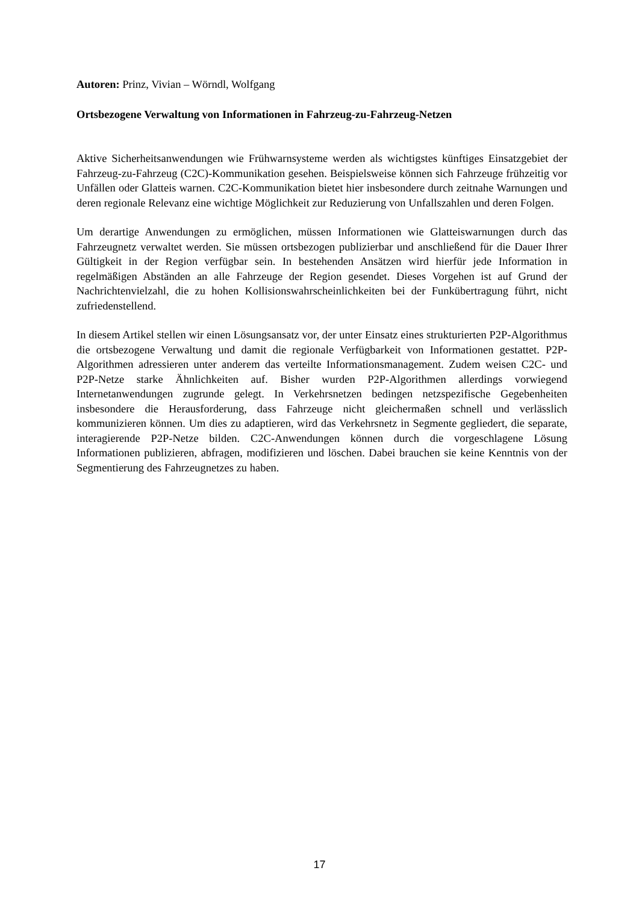Autoren: Prinz, Vivian – Wörndl, Wolfgang
Ortsbezogene Verwaltung von Informationen in Fahrzeug-zu-Fahrzeug-Netzen
Aktive Sicherheitsanwendungen wie Frühwarnsysteme werden als wichtigstes künftiges Einsatzgebiet der Fahrzeug-zu-Fahrzeug (C2C)-Kommunikation gesehen. Beispielsweise können sich Fahrzeuge frühzeitig vor Unfällen oder Glatteis warnen. C2C-Kommunikation bietet hier insbesondere durch zeitnahe Warnungen und deren regionale Relevanz eine wichtige Möglichkeit zur Reduzierung von Unfallszahlen und deren Folgen.
Um derartige Anwendungen zu ermöglichen, müssen Informationen wie Glatteiswarnungen durch das Fahrzeugnetz verwaltet werden. Sie müssen ortsbezogen publizierbar und anschließend für die Dauer Ihrer Gültigkeit in der Region verfügbar sein. In bestehenden Ansätzen wird hierfür jede Information in regelmäßigen Abständen an alle Fahrzeuge der Region gesendet. Dieses Vorgehen ist auf Grund der Nachrichtenvielzahl, die zu hohen Kollisionswahrscheinlichkeiten bei der Funkübertragung führt, nicht zufriedenstellend.
In diesem Artikel stellen wir einen Lösungsansatz vor, der unter Einsatz eines strukturierten P2P-Algorithmus die ortsbezogene Verwaltung und damit die regionale Verfügbarkeit von Informationen gestattet. P2P-Algorithmen adressieren unter anderem das verteilte Informationsmanagement. Zudem weisen C2C- und P2P-Netze starke Ähnlichkeiten auf. Bisher wurden P2P-Algorithmen allerdings vorwiegend Internetanwendungen zugrunde gelegt. In Verkehrsnetzen bedingen netzspezifische Gegebenheiten insbesondere die Herausforderung, dass Fahrzeuge nicht gleichermaßen schnell und verlässlich kommunizieren können. Um dies zu adaptieren, wird das Verkehrsnetz in Segmente gegliedert, die separate, interagierende P2P-Netze bilden. C2C-Anwendungen können durch die vorgeschlagene Lösung Informationen publizieren, abfragen, modifizieren und löschen. Dabei brauchen sie keine Kenntnis von der Segmentierung des Fahrzeugnetzes zu haben.
17